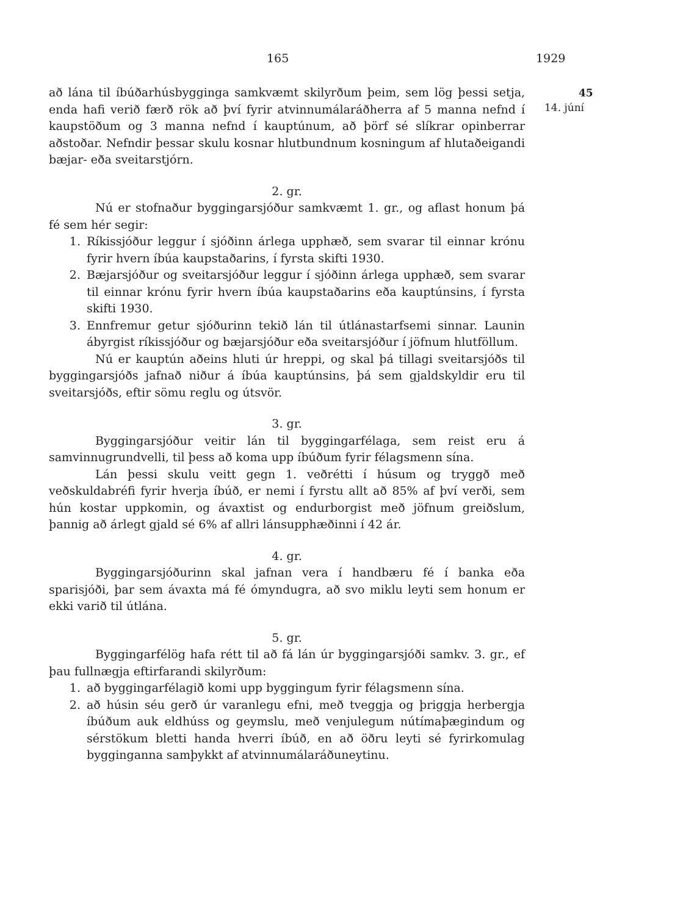165 1929
45
14. júní
að lána til íbúðarhúsbygginga samkvæmt skilyrðum þeim, sem lög þessi setja, enda hafi verið færð rök að því fyrir atvinnumálaráðherra af 5 manna nefnd í kaupstöðum og 3 manna nefnd í kauptúnum, að þörf sé slíkrar opinberrar aðstoðar. Nefndir þessar skulu kosnar hlutbundnum kosningum af hlutaðeigandi bæjar- eða sveitarstjórn.
2. gr.
Nú er stofnaður byggingarsjóður samkvæmt 1. gr., og aflast honum þá fé sem hér segir:
1. Ríkissjóður leggur í sjóðinn árlega upphæð, sem svarar til einnar krónu fyrir hvern íbúa kaupstaðarins, í fyrsta skifti 1930.
2. Bæjarsjóður og sveitarsjóður leggur í sjóðinn árlega upphæð, sem svarar til einnar krónu fyrir hvern íbúa kaupstaðarins eða kauptúnsins, í fyrsta skifti 1930.
3. Ennfremur getur sjóðurinn tekið lán til útlánastarfsemi sinnar. Launin ábyrgist ríkissjóður og bæjarsjóður eða sveitarsjóður í jöfnum hlutföllum.
Nú er kauptún aðeins hluti úr hreppi, og skal þá tillagi sveitarsjóðs til byggingarsjóðs jafnað niður á íbúa kauptúnsins, þá sem gjaldskyldir eru til sveitarsjóðs, eftir sömu reglu og útsvör.
3. gr.
Byggingarsjóður veitir lán til byggingarfélaga, sem reist eru á samvinnugrundvelli, til þess að koma upp íbúðum fyrir félagsmenn sína.
Lán þessi skulu veitt gegn 1. veðrétti í húsum og tryggð með veðskuldabréfi fyrir hverja íbúð, er nemi í fyrstu allt að 85% af því verði, sem hún kostar uppkomin, og ávaxtist og endurborgist með jöfnum greiðslum, þannig að árlegt gjald sé 6% af allri lánsupphæðinni í 42 ár.
4. gr.
Byggingarsjóðurinn skal jafnan vera í handbæru fé í banka eða sparisjóði, þar sem ávaxta má fé ómyndugra, að svo miklu leyti sem honum er ekki varið til útlána.
5. gr.
Byggingarfélög hafa rétt til að fá lán úr byggingarsjóði samkv. 3. gr., ef þau fullnægja eftirfarandi skilyrðum:
1. að byggingarfélagið komi upp byggingum fyrir félagsmenn sína.
2. að húsin séu gerð úr varanlegu efni, með tveggja og þriggja herbergja íbúðum auk eldhúss og geymslu, með venjulegum nútímaþægindum og sérstökum bletti handa hverri íbúð, en að öðru leyti sé fyrirkomulag bygginganna samþykkt af atvinnumálaráðuneytinu.